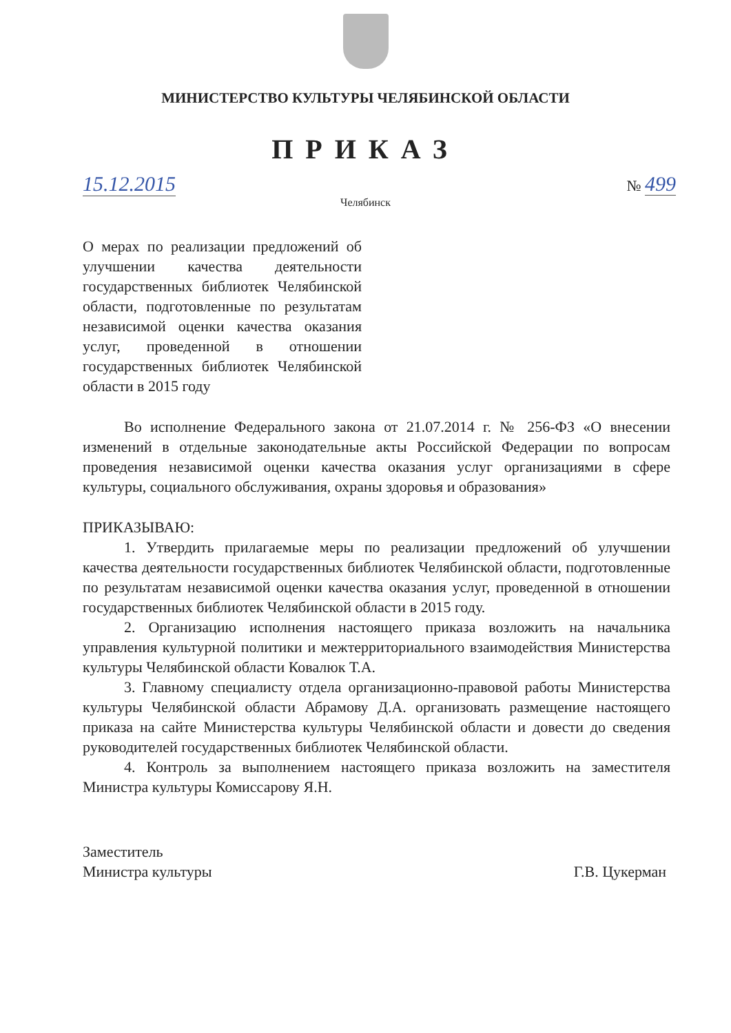МИНИСТЕРСТВО КУЛЬТУРЫ ЧЕЛЯБИНСКОЙ ОБЛАСТИ
ПРИКАЗ
15.12.2015 № 499
Челябинск
О мерах по реализации предложений об улучшении качества деятельности государственных библиотек Челябинской области, подготовленные по результатам независимой оценки качества оказания услуг, проведенной в отношении государственных библиотек Челябинской области в 2015 году
Во исполнение Федерального закона от 21.07.2014 г. № 256-ФЗ «О внесении изменений в отдельные законодательные акты Российской Федерации по вопросам проведения независимой оценки качества оказания услуг организациями в сфере культуры, социального обслуживания, охраны здоровья и образования»
ПРИКАЗЫВАЮ:
1. Утвердить прилагаемые меры по реализации предложений об улучшении качества деятельности государственных библиотек Челябинской области, подготовленные по результатам независимой оценки качества оказания услуг, проведенной в отношении государственных библиотек Челябинской области в 2015 году.
2. Организацию исполнения настоящего приказа возложить на начальника управления культурной политики и межтерриториального взаимодействия Министерства культуры Челябинской области Ковалюк Т.А.
3. Главному специалисту отдела организационно-правовой работы Министерства культуры Челябинской области Абрамову Д.А. организовать размещение настоящего приказа на сайте Министерства культуры Челябинской области и довести до сведения руководителей государственных библиотек Челябинской области.
4. Контроль за выполнением настоящего приказа возложить на заместителя Министра культуры Комиссарову Я.Н.
Заместитель
Министра культуры
Г.В. Цукерман